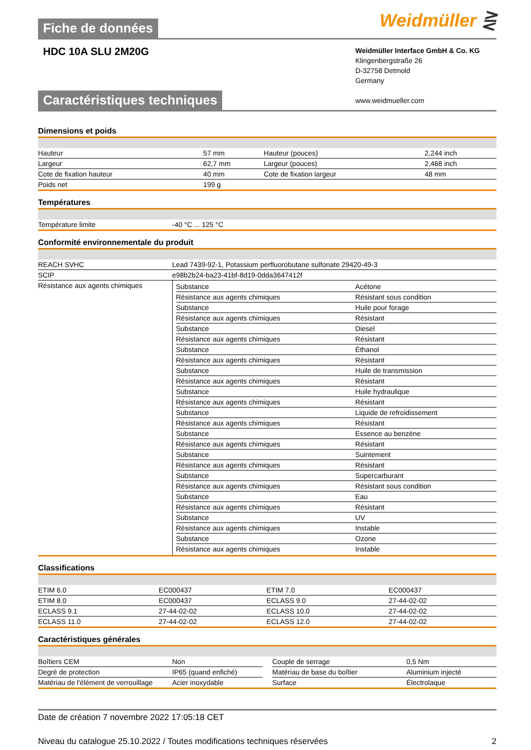Fiche de données
Weidmüller ⋛
HDC 10A SLU 2M20G
Weidmüller Interface GmbH & Co. KG
Klingenbergstraße 26
D-32758 Detmold
Germany
www.weidmueller.com
Caractéristiques techniques
Dimensions et poids
| Hauteur | 57 mm | | Hauteur (pouces) | 2,244 inch |
| Largeur | 62,7 mm | | Largeur (pouces) | 2,468 inch |
| Cote de fixation hauteur | 40 mm | | Cote de fixation largeur | 48 mm |
| Poids net | 199 g | | | |
Températures
| Température limite | -40 °C ... 125 °C |
Conformité environnementale du produit
| REACH SVHC | Lead 7439-92-1, Potassium perfluorobutane sulfonate 29420-49-3 |
| SCIP | e98b2b24-ba23-41bf-8d19-0dda3647412f |
| Résistance aux agents chimiques | / Substance / Acétone / / Résistance aux agents chimiques / Résistant sous condition / / Substance / Huile pour forage / / Résistance aux agents chimiques / Résistant / / Substance / Diesel / / Résistance aux agents chimiques / Résistant / / Substance / Éthanol / / Résistance aux agents chimiques / Résistant / / Substance / Huile de transmission / / Résistance aux agents chimiques / Résistant / / Substance / Huile hydraulique / / Résistance aux agents chimiques / Résistant / / Substance / Liquide de refroidissement / / Résistance aux agents chimiques / Résistant / / Substance / Essence au benzène / / Résistance aux agents chimiques / Résistant / / Substance / Suintement / / Résistance aux agents chimiques / Résistant / / Substance / Supercarburant / / Résistance aux agents chimiques / Résistant sous condition / / Substance / Eau / / Résistance aux agents chimiques / Résistant / / Substance / UV / / Résistance aux agents chimiques / Instable / / Substance / Ozone / / Résistance aux agents chimiques / Instable / |
Classifications
| ETIM 6.0 | EC000437 | | ETIM 7.0 | EC000437 |
| ETIM 8.0 | EC000437 | | ECLASS 9.0 | 27-44-02-02 |
| ECLASS 9.1 | 27-44-02-02 | | ECLASS 10.0 | 27-44-02-02 |
| ECLASS 11.0 | 27-44-02-02 | | ECLASS 12.0 | 27-44-02-02 |
Caractéristiques générales
| Boîtiers CEM | Non | | Couple de serrage | 0,5 Nm |
| Degré de protection | IP65 (quand enfiché) | | Matériau de base du boîtier | Aluminium injecté |
| Matériau de l'élément de verrouillage | Acier inoxydable | | Surface | Électrolaque |
Date de création 7 novembre 2022 17:05:18 CET
Niveau du catalogue 25.10.2022 / Toutes modifications techniques réservées 2